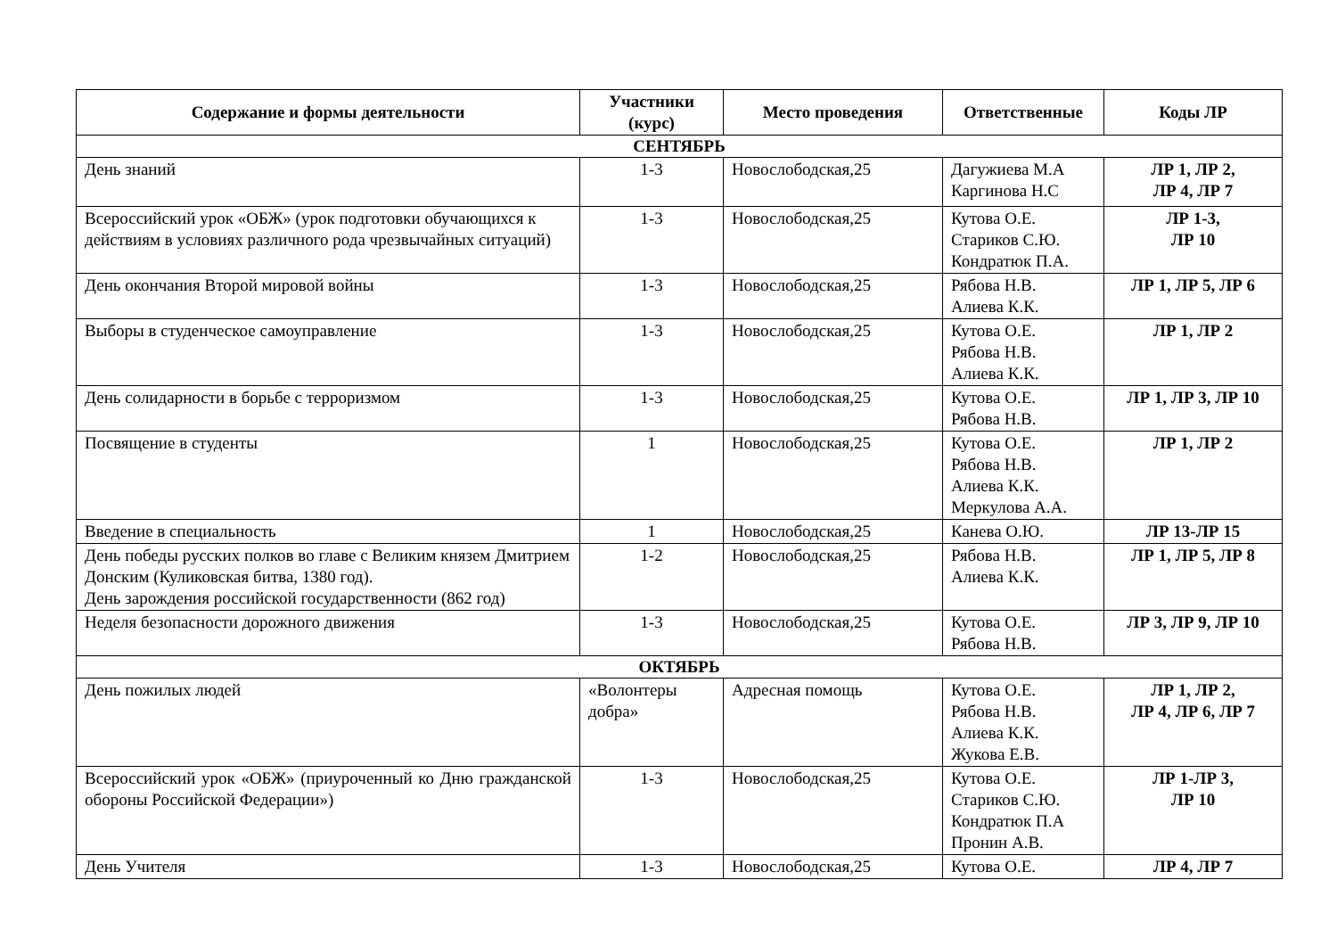| Содержание и формы деятельности | Участники (курс) | Место проведения | Ответственные | Коды ЛР |
| --- | --- | --- | --- | --- |
| СЕНТЯБРЬ | | | | |
| День знаний | 1-3 | Новослободская,25 | Дагужиева М.А Каргинова Н.С | ЛР 1, ЛР 2, ЛР 4, ЛР 7 |
| Всероссийский урок «ОБЖ» (урок подготовки обучающихся к действиям в условиях различного рода чрезвычайных ситуаций) | 1-3 | Новослободская,25 | Кутова О.Е. Стариков С.Ю. Кондратюк П.А. | ЛР 1-3, ЛР 10 |
| День окончания Второй мировой войны | 1-3 | Новослободская,25 | Рябова Н.В. Алиева К.К. | ЛР 1, ЛР 5, ЛР 6 |
| Выборы в студенческое самоуправление | 1-3 | Новослободская,25 | Кутова О.Е. Рябова Н.В. Алиева К.К. | ЛР 1, ЛР 2 |
| День солидарности в борьбе с терроризмом | 1-3 | Новослободская,25 | Кутова О.Е. Рябова Н.В. | ЛР 1, ЛР 3, ЛР 10 |
| Посвящение в студенты | 1 | Новослободская,25 | Кутова О.Е. Рябова Н.В. Алиева К.К. Меркулова А.А. | ЛР 1, ЛР 2 |
| Введение в специальность | 1 | Новослободская,25 | Канева О.Ю. | ЛР 13-ЛР 15 |
| День победы русских полков во главе с Великим князем Дмитрием Донским (Куликовская битва, 1380 год). День зарождения российской государственности (862 год) | 1-2 | Новослободская,25 | Рябова Н.В. Алиева К.К. | ЛР 1, ЛР 5, ЛР 8 |
| Неделя безопасности дорожного движения | 1-3 | Новослободская,25 | Кутова О.Е. Рябова Н.В. | ЛР 3, ЛР 9, ЛР 10 |
| ОКТЯБРЬ | | | | |
| День пожилых людей | «Волонтеры добра» | Адресная помощь | Кутова О.Е. Рябова Н.В. Алиева К.К. Жукова Е.В. | ЛР 1, ЛР 2, ЛР 4, ЛР 6, ЛР 7 |
| Всероссийский урок «ОБЖ» (приуроченный ко Дню гражданской обороны Российской Федерации») | 1-3 | Новослободская,25 | Кутова О.Е. Стариков С.Ю. Кондратюк П.А Пронин А.В. | ЛР 1-ЛР 3, ЛР 10 |
| День Учителя | 1-3 | Новослободская,25 | Кутова О.Е. | ЛР 4, ЛР 7 |